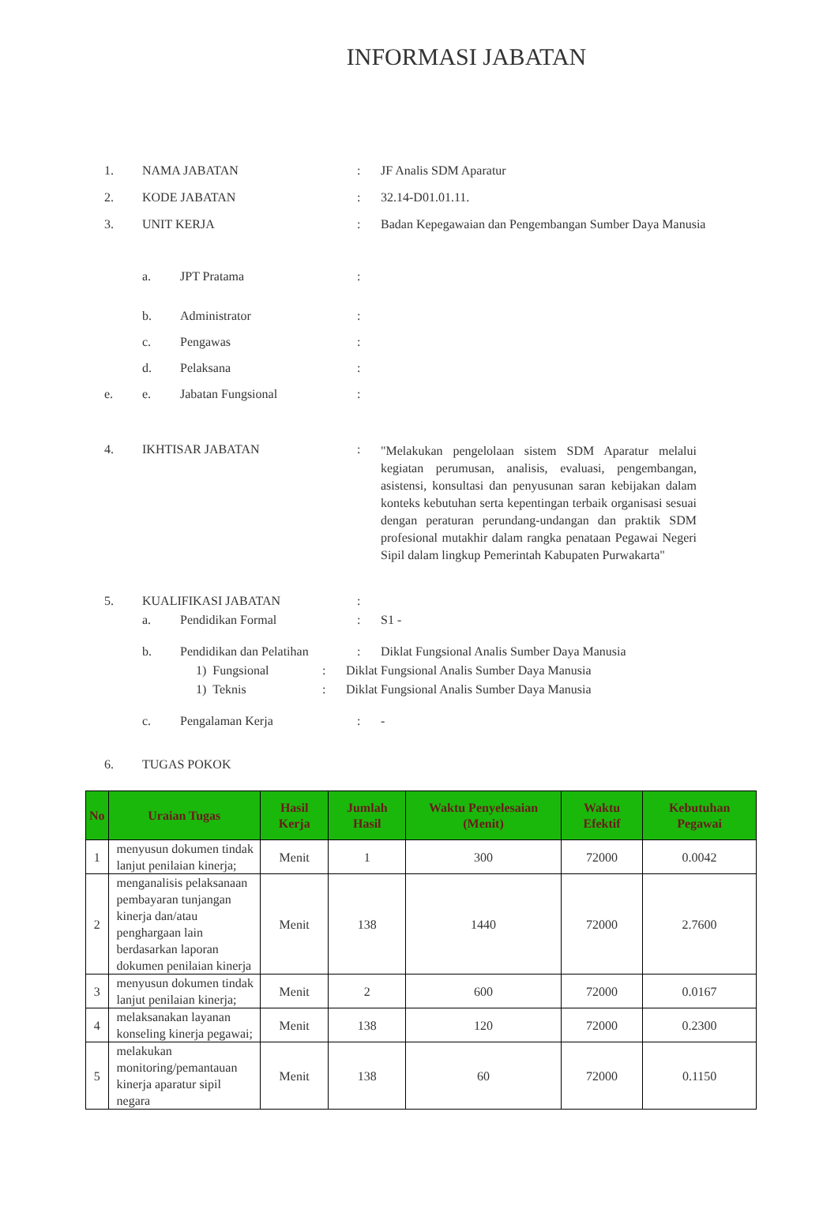INFORMASI JABATAN
1. NAMA JABATAN: JF Analis SDM Aparatur
2. KODE JABATAN: 32.14-D01.01.11.
3. UNIT KERJA: Badan Kepegawaian dan Pengembangan Sumber Daya Manusia
a. JPT Pratama:
b. Administrator:
c. Pengawas:
d. Pelaksana:
e.
e. Jabatan Fungsional:
4. IKHTISAR JABATAN:
"Melakukan pengelolaan sistem SDM Aparatur melalui kegiatan perumusan, analisis, evaluasi, pengembangan, asistensi, konsultasi dan penyusunan saran kebijakan dalam konteks kebutuhan serta kepentingan terbaik organisasi sesuai dengan peraturan perundang-undangan dan praktik SDM profesional mutakhir dalam rangka penataan Pegawai Negeri Sipil dalam lingkup Pemerintah Kabupaten Purwakarta"
5. KUALIFIKASI JABATAN:
a. Pendidikan Formal: S1 -
b. Pendidikan dan Pelatihan: Diklat Fungsional Analis Sumber Daya Manusia
1) Fungsional: Diklat Fungsional Analis Sumber Daya Manusia
1) Teknis: Diklat Fungsional Analis Sumber Daya Manusia
c. Pengalaman Kerja: -
6. TUGAS POKOK
| No | Uraian Tugas | Hasil Kerja | Jumlah Hasil | Waktu Penyelesaian (Menit) | Waktu Efektif | Kebutuhan Pegawai |
| --- | --- | --- | --- | --- | --- | --- |
| 1 | menyusun dokumen tindak lanjut penilaian kinerja; | Menit | 1 | 300 | 72000 | 0.0042 |
| 2 | menganalisis pelaksanaan pembayaran tunjangan kinerja dan/atau penghargaan lain berdasarkan laporan dokumen penilaian kinerja | Menit | 138 | 1440 | 72000 | 2.7600 |
| 3 | menyusun dokumen tindak lanjut penilaian kinerja; | Menit | 2 | 600 | 72000 | 0.0167 |
| 4 | melaksanakan layanan konseling kinerja pegawai; | Menit | 138 | 120 | 72000 | 0.2300 |
| 5 | melakukan monitoring/pemantauan kinerja aparatur sipil negara | Menit | 138 | 60 | 72000 | 0.1150 |